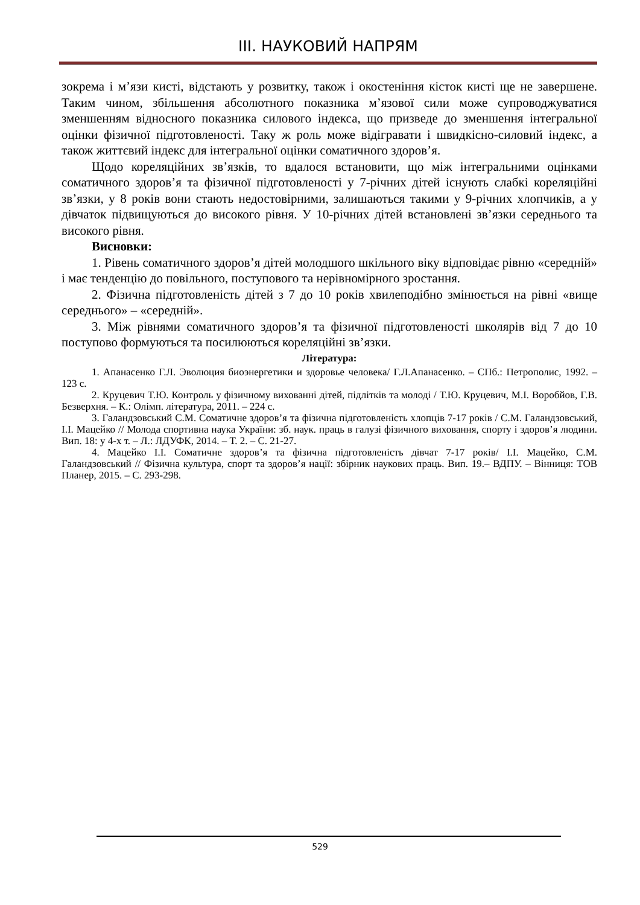ІІІ. НАУКОВИЙ НАПРЯМ
зокрема і м’язи кисті, відстають у розвитку, також і окостеніння кісток кисті ще не завершене. Таким чином, збільшення абсолютного показника м’язової сили може супроводжуватися зменшенням відносного показника силового індекса, що призведе до зменшення інтегральної оцінки фізичної підготовленості. Таку ж роль може відігравати і швидкісно-силовий індекс, а також життєвий індекс для інтегральної оцінки соматичного здоров’я.
Щодо кореляційних зв’язків, то вдалося встановити, що між інтегральними оцінками соматичного здоров’я та фізичної підготовленості у 7-річних дітей існують слабкі кореляційні зв’язки, у 8 років вони стають недостовірними, залишаються такими у 9-річних хлопчиків, а у дівчаток підвищуються до високого рівня. У 10-річних дітей встановлені зв’язки середнього та високого рівня.
Висновки:
1. Рівень соматичного здоров’я дітей молодшого шкільного віку відповідає рівню «середній» і має тенденцію до повільного, поступового та нерівномірного зростання.
2. Фізична підготовленість дітей з 7 до 10 років хвилеподібно змінюється на рівні «вище середнього» – «середній».
3. Між рівнями соматичного здоров’я та фізичної підготовленості школярів від 7 до 10 поступово формуються та посилюються кореляційні зв’язки.
Література:
1. Апанасенко Г.Л. Эволюция биоэнергетики и здоровье человека/ Г.Л.Апанасенко. – СПб.: Петрополис, 1992. – 123 с.
2. Круцевич Т.Ю. Контроль у фізичному вихованні дітей, підлітків та молоді / Т.Ю. Круцевич, М.І. Воробйов, Г.В. Безверхня. – К.: Олімп. література, 2011. – 224 с.
3. Галандзовський С.М. Соматичне здоров’я та фізична підготовленість хлопців 7-17 років / С.М. Галандзовський, І.І. Мацейко // Молода спортивна наука України: зб. наук. праць в галузі фізичного виховання, спорту і здоров’я людини. Вип. 18: у 4-х т. – Л.: ЛДУФК, 2014. – Т. 2. – С. 21-27.
4. Мацейко І.І. Соматичне здоров’я та фізична підготовленість дівчат 7-17 років/ І.І. Мацейко, С.М. Галандзовський // Фізична культура, спорт та здоров’я нації: збірник наукових праць. Вип. 19.– ВДПУ. – Вінниця: ТОВ Планер, 2015. – С. 293-298.
529